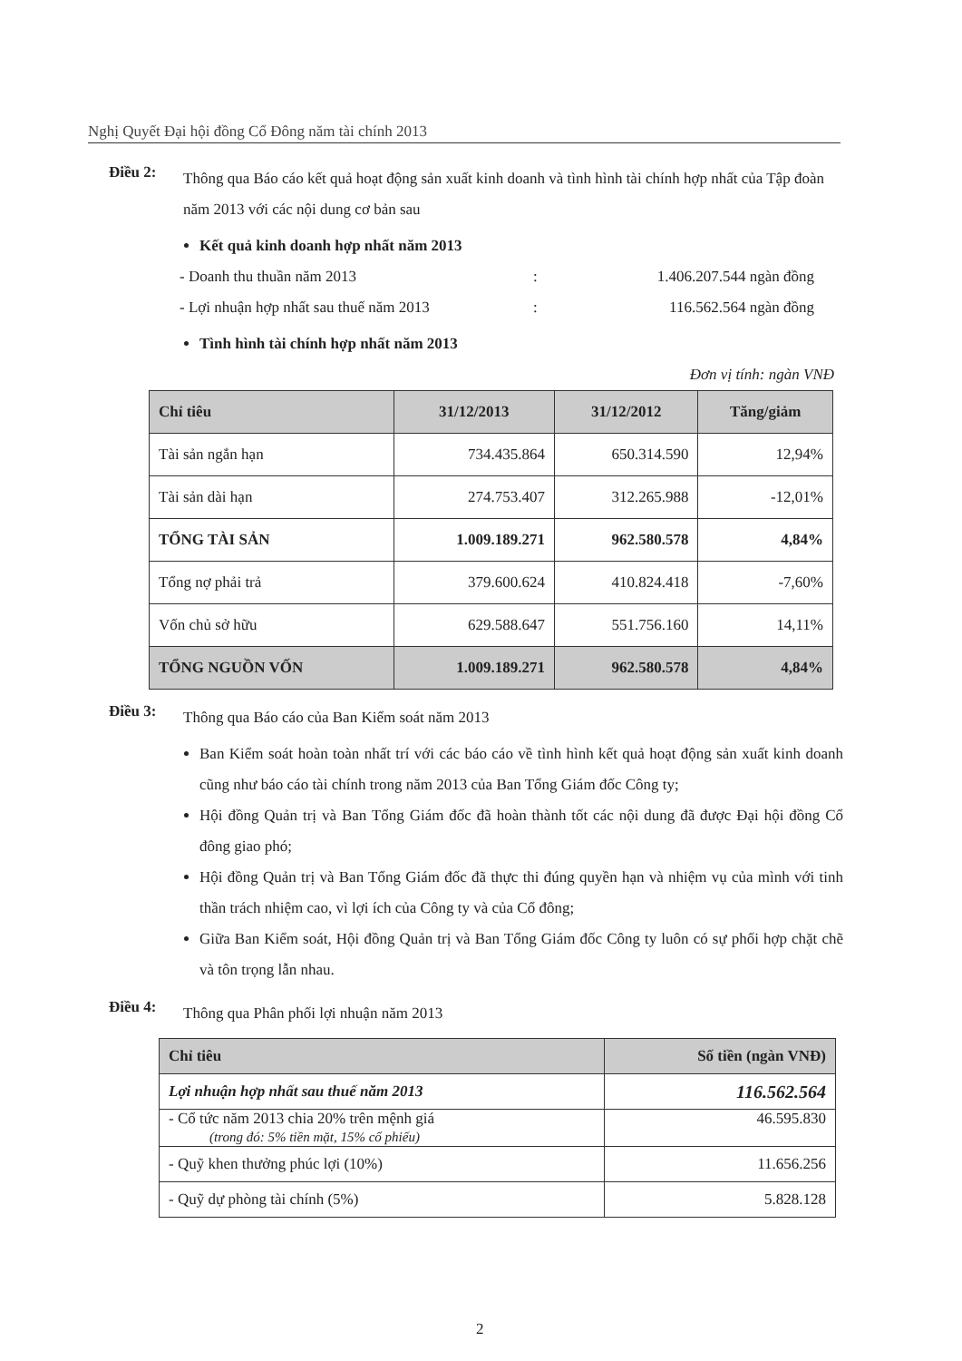Nghị Quyết Đại hội đồng Cổ Đông năm tài chính 2013
Điều 2:
Thông qua Báo cáo kết quả hoạt động sản xuất kinh doanh và tình hình tài chính hợp nhất của Tập đoàn năm 2013 với các nội dung cơ bản sau
Kết quả kinh doanh hợp nhất năm 2013
- Doanh thu thuần năm 2013: 1.406.207.544 ngàn đồng
- Lợi nhuận hợp nhất sau thuế năm 2013: 116.562.564 ngàn đồng
Tình hình tài chính hợp nhất năm 2013
Đơn vị tính: ngàn VNĐ
| Chỉ tiêu | 31/12/2013 | 31/12/2012 | Tăng/giảm |
| --- | --- | --- | --- |
| Tài sản ngắn hạn | 734.435.864 | 650.314.590 | 12,94% |
| Tài sản dài hạn | 274.753.407 | 312.265.988 | -12,01% |
| TỔNG TÀI SẢN | 1.009.189.271 | 962.580.578 | 4,84% |
| Tổng nợ phải trả | 379.600.624 | 410.824.418 | -7,60% |
| Vốn chủ sở hữu | 629.588.647 | 551.756.160 | 14,11% |
| TỔNG NGUỒN VỐN | 1.009.189.271 | 962.580.578 | 4,84% |
Điều 3:
Thông qua Báo cáo của Ban Kiểm soát năm 2013
Ban Kiểm soát hoàn toàn nhất trí với các báo cáo về tình hình kết quả hoạt động sản xuất kinh doanh cũng như báo cáo tài chính trong năm 2013 của Ban Tổng Giám đốc Công ty;
Hội đồng Quản trị và Ban Tổng Giám đốc đã hoàn thành tốt các nội dung đã được Đại hội đồng Cổ đông giao phó;
Hội đồng Quản trị và Ban Tổng Giám đốc đã thực thi đúng quyền hạn và nhiệm vụ của mình với tinh thần trách nhiệm cao, vì lợi ích của Công ty và của Cổ đông;
Giữa Ban Kiểm soát, Hội đồng Quản trị và Ban Tổng Giám đốc Công ty luôn có sự phối hợp chặt chẽ và tôn trọng lẫn nhau.
Điều 4:
Thông qua Phân phối lợi nhuận năm 2013
| Chỉ tiêu | Số tiền (ngàn VNĐ) |
| --- | --- |
| Lợi nhuận hợp nhất sau thuế năm 2013 | 116.562.564 |
| - Cổ tức năm 2013 chia 20% trên mệnh giá (trong đó: 5% tiền mặt, 15% cổ phiếu) | 46.595.830 |
| - Quỹ khen thưởng phúc lợi (10%) | 11.656.256 |
| - Quỹ dự phòng tài chính (5%) | 5.828.128 |
2